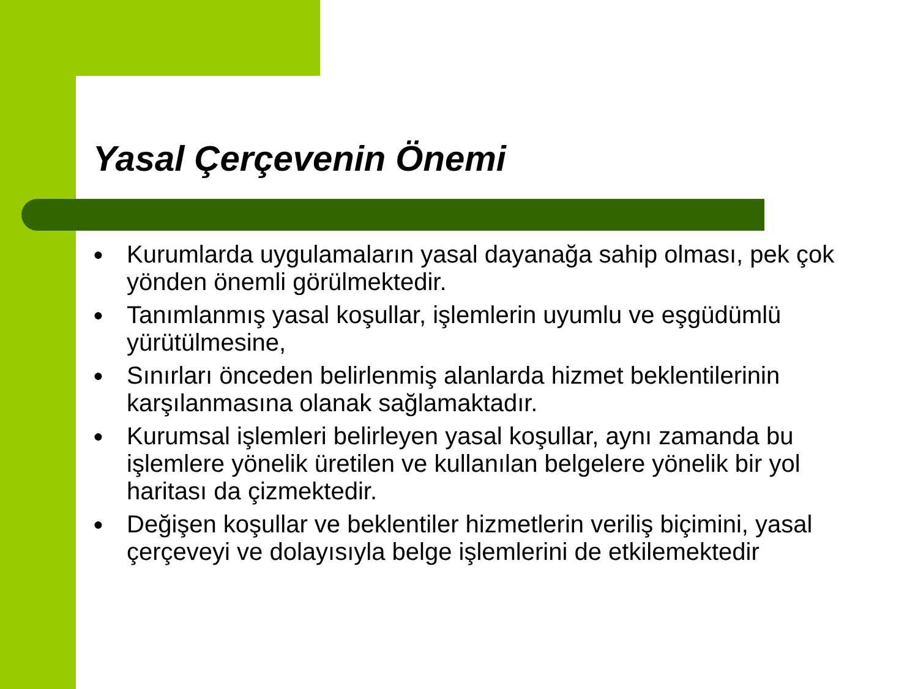Yasal Çerçevenin Önemi
● Kurumlarda uygulamaların yasal dayanağa sahip olması, pek çok yönden önemli görülmektedir.
● Tanımlanmış yasal koşullar, işlemlerin uyumlu ve eşgüdümlü yürütülmesine,
● Sınırları önceden belirlenmiş alanlarda hizmet beklentilerinin karşılanmasına olanak sağlamaktadır.
● Kurumsal işlemleri belirleyen yasal koşullar, aynı zamanda bu işlemlere yönelik üretilen ve kullanılan belgelere yönelik bir yol haritası da çizmektedir.
● Değişen koşullar ve beklentiler hizmetlerin veriliş biçimini, yasal çerçeveyi ve dolayısıyla belge işlemlerini de etkilemektedir